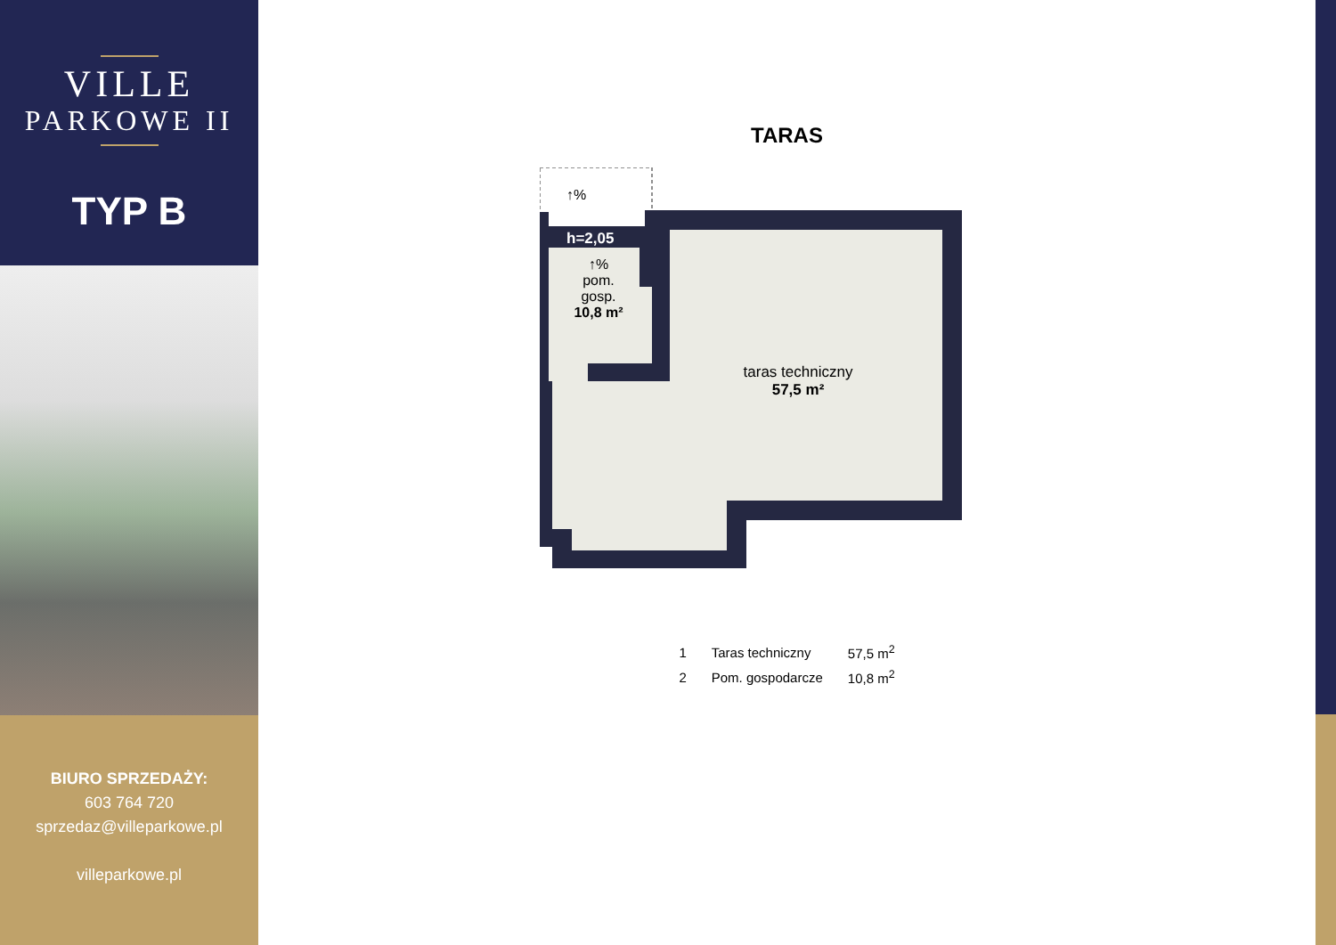VILLE
PARKOWE II
TYP B
BIURO SPRZEDAŻY:
603 764 720
sprzedaz@villeparkowe.pl
villeparkowe.pl
TARAS
↑%
h=2,05
↑%
pom.
gosp.
10,8 m²
taras techniczny
57,5 m²
| 1 | Taras techniczny | 57,5 m<sup>2</sup> |
| 2 | Pom. gospodarcze | 10,8 m<sup>2</sup> |